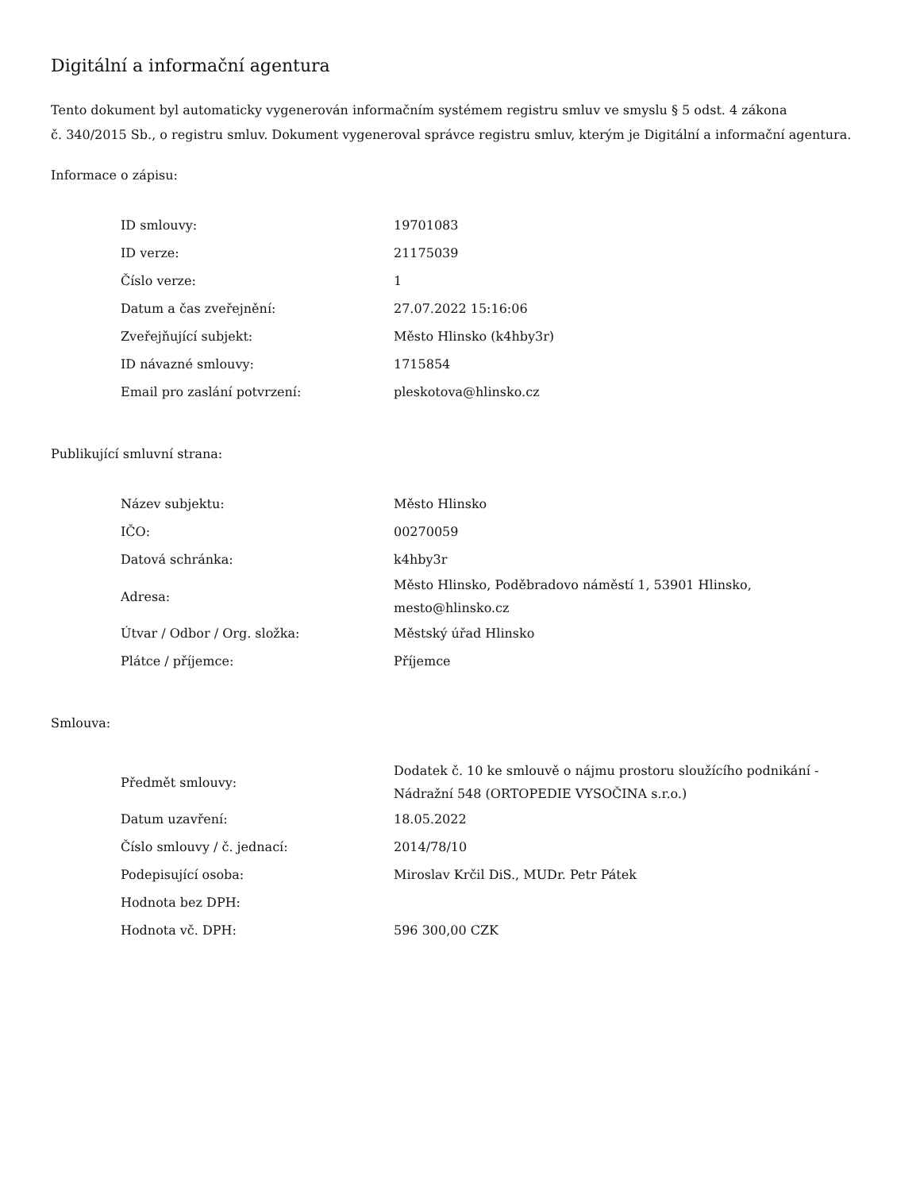Digitální a informační agentura
Tento dokument byl automaticky vygenerován informačním systémem registru smluv ve smyslu § 5 odst. 4 zákona
č. 340/2015 Sb., o registru smluv. Dokument vygeneroval správce registru smluv, kterým je Digitální a informační agentura.
Informace o zápisu:
| ID smlouvy: | 19701083 |
| ID verze: | 21175039 |
| Číslo verze: | 1 |
| Datum a čas zveřejnění: | 27.07.2022 15:16:06 |
| Zveřejňující subjekt: | Město Hlinsko (k4hby3r) |
| ID návazné smlouvy: | 1715854 |
| Email pro zaslání potvrzení: | pleskotova@hlinsko.cz |
Publikující smluvní strana:
| Název subjektu: | Město Hlinsko |
| IČO: | 00270059 |
| Datová schránka: | k4hby3r |
| Adresa: | Město Hlinsko, Poděbradovo náměstí 1, 53901 Hlinsko, mesto@hlinsko.cz |
| Útvar / Odbor / Org. složka: | Městský úřad Hlinsko |
| Plátce / příjemce: | Příjemce |
Smlouva:
| Předmět smlouvy: | Dodatek č. 10 ke smlouvě o nájmu prostoru sloužícího podnikání - Nádražní 548 (ORTOPEDIE VYSOČINA s.r.o.) |
| Datum uzavření: | 18.05.2022 |
| Číslo smlouvy / č. jednací: | 2014/78/10 |
| Podepisující osoba: | Miroslav Krčil DiS., MUDr. Petr Pátek |
| Hodnota bez DPH: | |
| Hodnota vč. DPH: | 596 300,00 CZK |